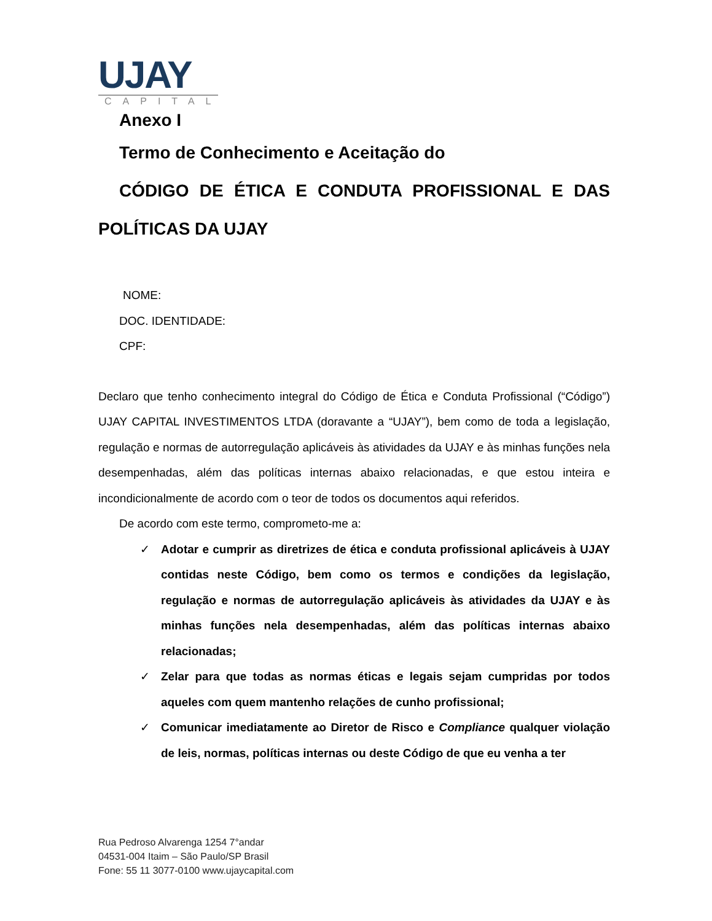UJAY
CAPITAL
Anexo I
Termo de Conhecimento e Aceitação do
CÓDIGO DE ÉTICA E CONDUTA PROFISSIONAL E DAS
POLÍTICAS DA UJAY
NOME:
DOC. IDENTIDADE:
CPF:
Declaro que tenho conhecimento integral do Código de Ética e Conduta Profissional (“Código”) UJAY CAPITAL INVESTIMENTOS LTDA (doravante a “UJAY”), bem como de toda a legislação, regulação e normas de autorregulação aplicáveis às atividades da UJAY e às minhas funções nela desempenhadas, além das políticas internas abaixo relacionadas, e que estou inteira e incondicionalmente de acordo com o teor de todos os documentos aqui referidos.
De acordo com este termo, comprometo-me a:
✓ Adotar e cumprir as diretrizes de ética e conduta profissional aplicáveis à UJAY contidas neste Código, bem como os termos e condições da legislação, regulação e normas de autorregulação aplicáveis às atividades da UJAY e às minhas funções nela desempenhadas, além das políticas internas abaixo relacionadas;
✓ Zelar para que todas as normas éticas e legais sejam cumpridas por todos aqueles com quem mantenho relações de cunho profissional;
✓ Comunicar imediatamente ao Diretor de Risco e Compliance qualquer violação de leis, normas, políticas internas ou deste Código de que eu venha a ter
Rua Pedroso Alvarenga 1254 7°andar
04531-004 Itaim – São Paulo/SP Brasil
Fone: 55 11 3077-0100 www.ujaycapital.com